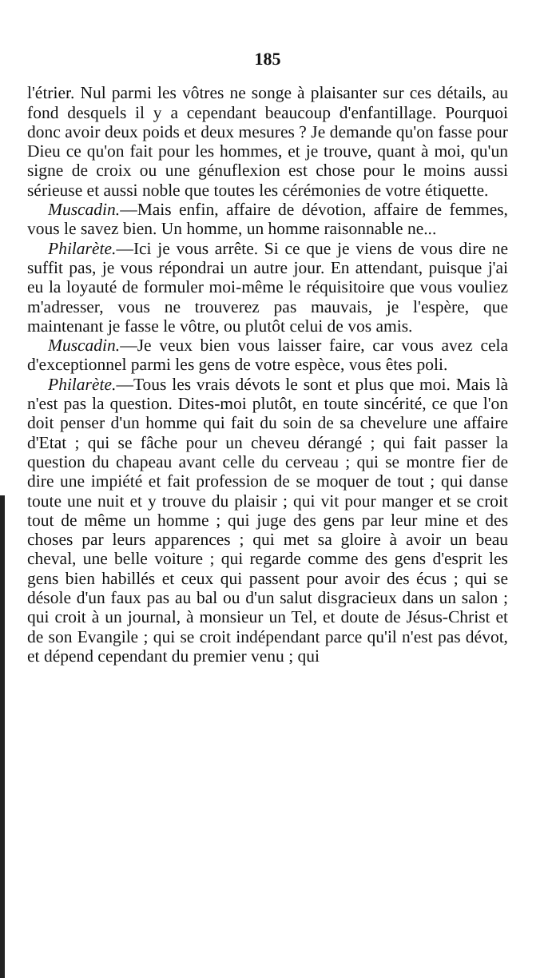185
l'étrier. Nul parmi les vôtres ne songe à plaisanter sur ces détails, au fond desquels il y a cependant beaucoup d'enfantillage. Pourquoi donc avoir deux poids et deux mesures ? Je demande qu'on fasse pour Dieu ce qu'on fait pour les hommes, et je trouve, quant à moi, qu'un signe de croix ou une génuflexion est chose pour le moins aussi sérieuse et aussi noble que toutes les cérémonies de votre étiquette.
Muscadin.—Mais enfin, affaire de dévotion, affaire de femmes, vous le savez bien. Un homme, un homme raisonnable ne...
Philarète.—Ici je vous arrête. Si ce que je viens de vous dire ne suffit pas, je vous répondrai un autre jour. En attendant, puisque j'ai eu la loyauté de formuler moi-même le réquisitoire que vous vouliez m'adresser, vous ne trouverez pas mauvais, je l'espère, que maintenant je fasse le vôtre, ou plutôt celui de vos amis.
Muscadin.—Je veux bien vous laisser faire, car vous avez cela d'exceptionnel parmi les gens de votre espèce, vous êtes poli.
Philarète.—Tous les vrais dévots le sont et plus que moi. Mais là n'est pas la question. Dites-moi plutôt, en toute sincérité, ce que l'on doit penser d'un homme qui fait du soin de sa chevelure une affaire d'Etat ; qui se fâche pour un cheveu dérangé ; qui fait passer la question du chapeau avant celle du cerveau ; qui se montre fier de dire une impiété et fait profession de se moquer de tout ; qui danse toute une nuit et y trouve du plaisir ; qui vit pour manger et se croit tout de même un homme ; qui juge des gens par leur mine et des choses par leurs apparences ; qui met sa gloire à avoir un beau cheval, une belle voiture ; qui regarde comme des gens d'esprit les gens bien habillés et ceux qui passent pour avoir des écus ; qui se désole d'un faux pas au bal ou d'un salut disgracieux dans un salon ; qui croit à un journal, à monsieur un Tel, et doute de Jésus-Christ et de son Evangile ; qui se croit indépendant parce qu'il n'est pas dévot, et dépend cependant du premier venu ; qui